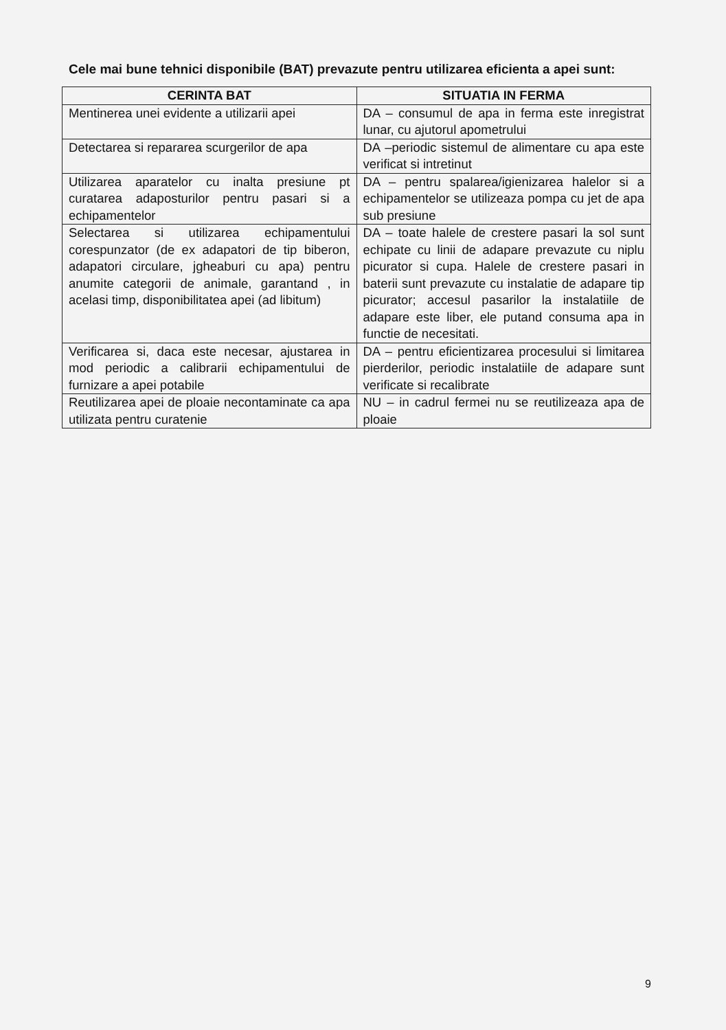Cele mai bune tehnici disponibile (BAT) prevazute pentru utilizarea eficienta a apei sunt:
| CERINTA BAT | SITUATIA IN FERMA |
| --- | --- |
| Mentinerea unei evidente a utilizarii apei | DA – consumul de apa in ferma este inregistrat lunar, cu ajutorul apometrului |
| Detectarea si repararea scurgerilor de apa | DA –periodic sistemul de alimentare cu apa este verificat si intretinut |
| Utilizarea aparatelor cu inalta presiune pt curatarea adaposturilor pentru pasari si a echipamentelor | DA – pentru spalarea/igienizarea halelor si a echipamentelor se utilizeaza pompa cu jet de apa sub presiune |
| Selectarea si utilizarea echipamentului corespunzator (de ex adapatori de tip biberon, adapatori circulare, jgheaburi cu apa) pentru anumite categorii de animale, garantand , in acelasi timp, disponibilitatea apei (ad libitum) | DA – toate halele de crestere pasari la sol sunt echipate cu linii de adapare prevazute cu niplu picurator si cupa. Halele de crestere pasari in baterii sunt prevazute cu instalatie de adapare tip picurator; accesul pasarilor la instalatiile de adapare este liber, ele putand consuma apa in functie de necesitati. |
| Verificarea si, daca este necesar, ajustarea in mod periodic a calibrarii echipamentului de furnizare a apei potabile | DA – pentru eficientizarea procesului si limitarea pierderilor, periodic instalatiile de adapare sunt verificate si recalibrate |
| Reutilizarea apei de ploaie necontaminate ca apa utilizata pentru curatenie | NU – in cadrul fermei nu se reutilizeaza apa de ploaie |
9